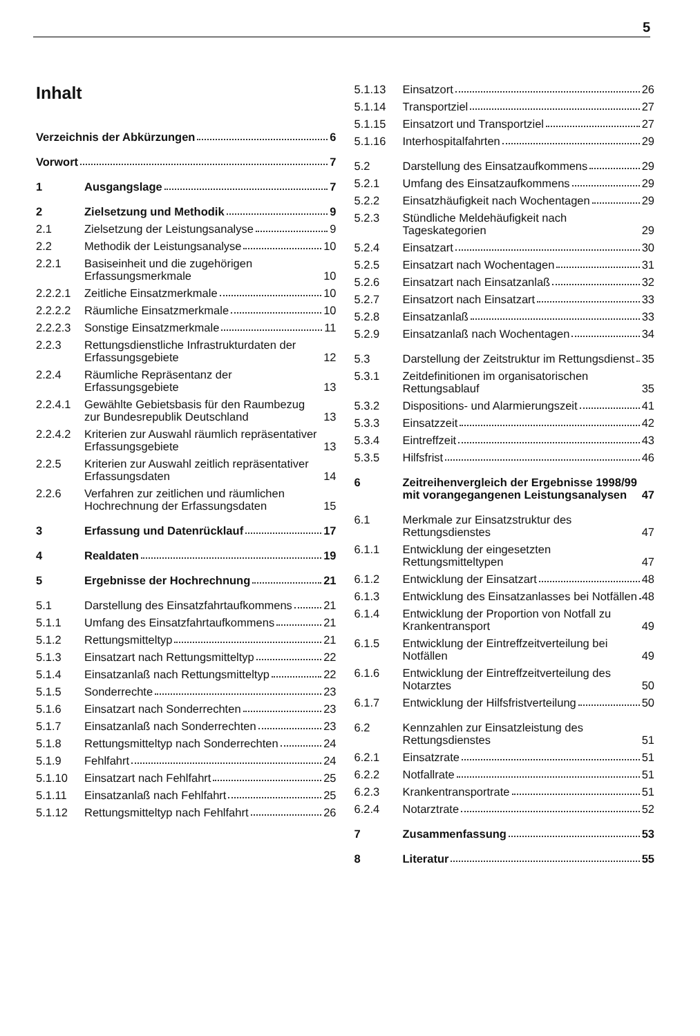5
Inhalt
Verzeichnis der Abkürzungen 6
Vorwort 7
1
Ausgangslage 7
2
Zielsetzung und Methodik 9
2.1
Zielsetzung der Leistungsanalyse 9
2.2
Methodik der Leistungsanalyse 10
2.2.1
Basiseinheit und die zugehörigen Erfassungsmerkmale 10
2.2.2.1
Zeitliche Einsatzmerkmale 10
2.2.2.2
Räumliche Einsatzmerkmale 10
2.2.2.3
Sonstige Einsatzmerkmale 11
2.2.3
Rettungsdienstliche Infrastrukturdaten der Erfassungsgebiete 12
2.2.4
Räumliche Repräsentanz der Erfassungsgebiete 13
2.2.4.1
Gewählte Gebietsbasis für den Raumbezug zur Bundesrepublik Deutschland 13
2.2.4.2
Kriterien zur Auswahl räumlich repräsentativer Erfassungsgebiete 13
2.2.5
Kriterien zur Auswahl zeitlich repräsentativer Erfassungsdaten 14
2.2.6
Verfahren zur zeitlichen und räumlichen Hochrechnung der Erfassungsdaten 15
3
Erfassung und Datenrücklauf 17
4
Realdaten 19
5
Ergebnisse der Hochrechnung 21
5.1
Darstellung des Einsatzfahrtaufkommens 21
5.1.1
Umfang des Einsatzfahrtaufkommens 21
5.1.2
Rettungsmitteltyp 21
5.1.3
Einsatzart nach Rettungsmitteltyp 22
5.1.4
Einsatzanlaß nach Rettungsmitteltyp 22
5.1.5
Sonderrechte 23
5.1.6
Einsatzart nach Sonderrechten 23
5.1.7
Einsatzanlaß nach Sonderrechten 23
5.1.8
Rettungsmitteltyp nach Sonderrechten 24
5.1.9
Fehlfahrt 24
5.1.10
Einsatzart nach Fehlfahrt 25
5.1.11
Einsatzanlaß nach Fehlfahrt 25
5.1.12
Rettungsmitteltyp nach Fehlfahrt 26
5.1.13
Einsatzort 26
5.1.14
Transportziel 27
5.1.15
Einsatzort und Transportziel 27
5.1.16
Interhospitalfahrten 29
5.2
Darstellung des Einsatzaufkommens 29
5.2.1
Umfang des Einsatzaufkommens 29
5.2.2
Einsatzhäufigkeit nach Wochentagen 29
5.2.3
Stündliche Meldehäufigkeit nach Tageskategorien 29
5.2.4
Einsatzart 30
5.2.5
Einsatzart nach Wochentagen 31
5.2.6
Einsatzart nach Einsatzanlaß 32
5.2.7
Einsatzort nach Einsatzart 33
5.2.8
Einsatzanlaß 33
5.2.9
Einsatzanlaß nach Wochentagen 34
5.3
Darstellung der Zeitstruktur im Rettungsdienst 35
5.3.1
Zeitdefinitionen im organisatorischen Rettungsablauf 35
5.3.2
Dispositions- und Alarmierungszeit 41
5.3.3
Einsatzzeit 42
5.3.4
Eintreffzeit 43
5.3.5
Hilfsfrist 46
6
Zeitreihenvergleich der Ergebnisse 1998/99 mit vorangegangenen Leistungsanalysen 47
6.1
Merkmale zur Einsatzstruktur des Rettungsdienstes 47
6.1.1
Entwicklung der eingesetzten Rettungsmitteltypen 47
6.1.2
Entwicklung der Einsatzart 48
6.1.3
Entwicklung des Einsatzanlasses bei Notfällen 48
6.1.4
Entwicklung der Proportion von Notfall zu Krankentransport 49
6.1.5
Entwicklung der Eintreffzeitverteilung bei Notfällen 49
6.1.6
Entwicklung der Eintreffzeitverteilung des Notarztes 50
6.1.7
Entwicklung der Hilfsfristverteilung 50
6.2
Kennzahlen zur Einsatzleistung des Rettungsdienstes 51
6.2.1
Einsatzrate 51
6.2.2
Notfallrate 51
6.2.3
Krankentransportrate 51
6.2.4
Notarztrate 52
7
Zusammenfassung 53
8
Literatur 55